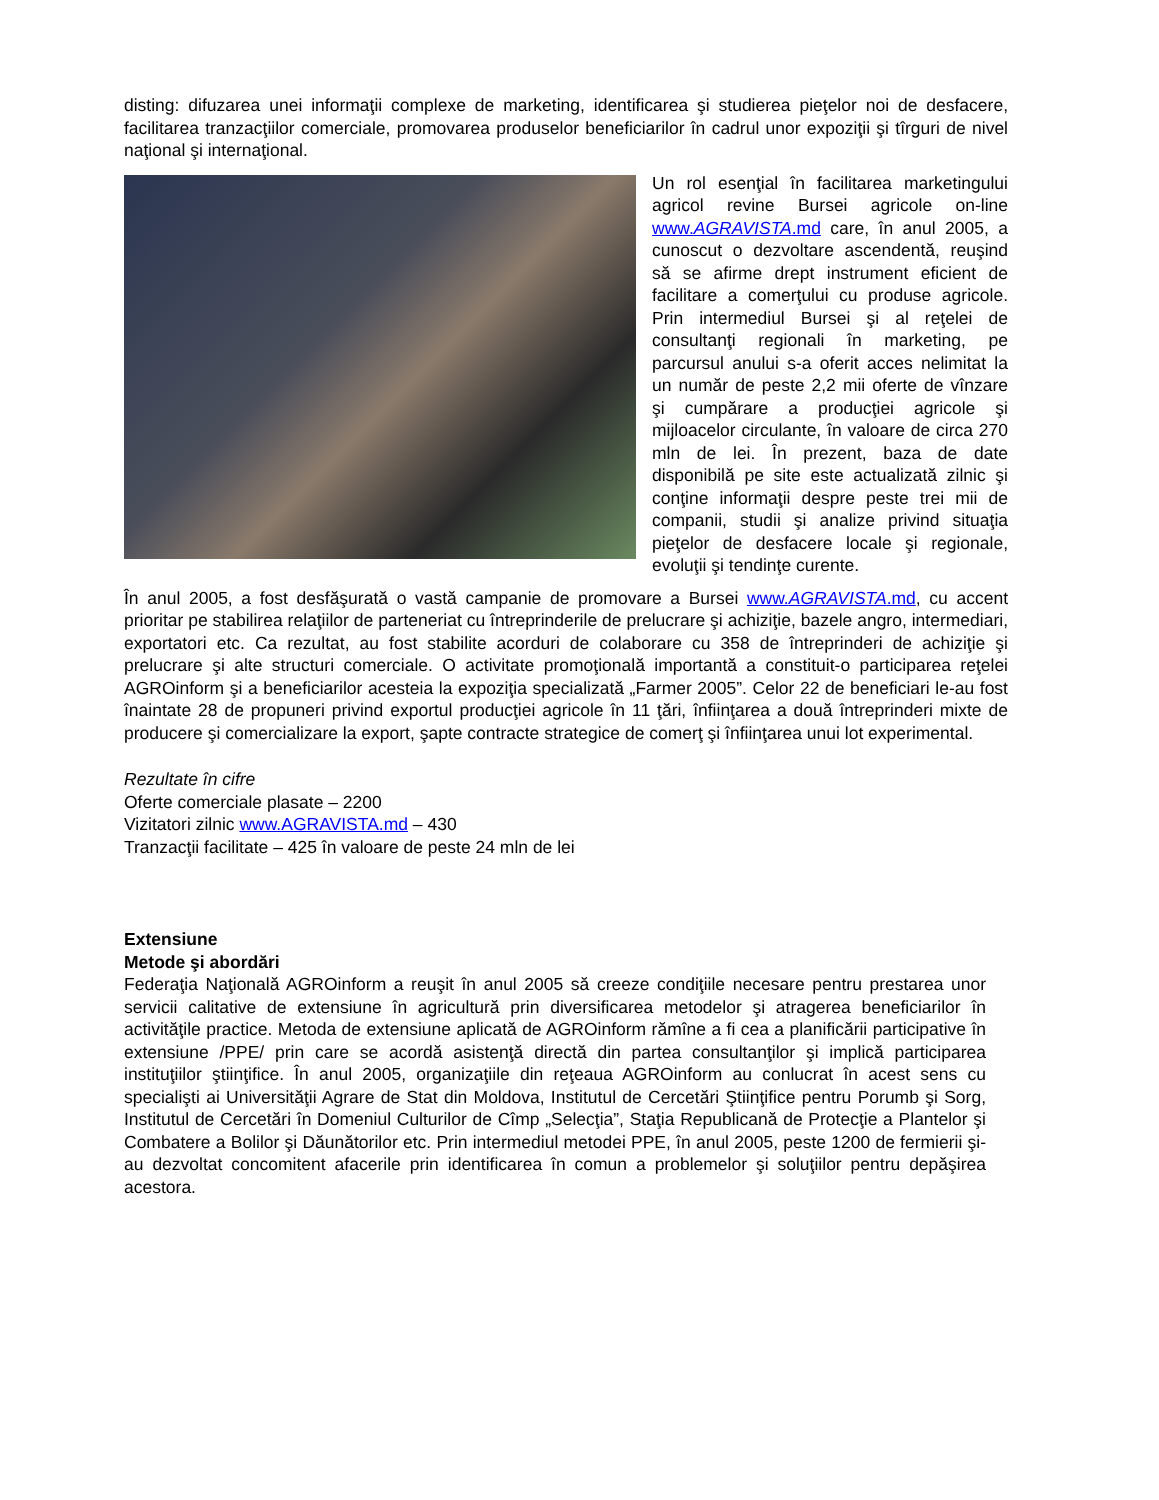disting: difuzarea unei informaţii complexe de marketing, identificarea şi studierea pieţelor noi de desfacere, facilitarea tranzacţiilor comerciale, promovarea produselor beneficiarilor în cadrul unor expoziţii şi tîrguri de nivel naţional şi internaţional.
Un rol esenţial în facilitarea marketingului agricol revine Bursei agricole on-line www.AGRAVISTA.md care, în anul 2005, a cunoscut o dezvoltare ascendentă, reuşind să se afirme drept instrument eficient de facilitare a comerţului cu produse agricole. Prin intermediul Bursei şi al reţelei de consultanţi regionali în marketing, pe parcursul anului s-a oferit acces nelimitat la un număr de peste 2,2 mii oferte de vînzare şi cumpărare a producţiei agricole şi mijloacelor circulante, în valoare de circa 270 mln de lei. În prezent, baza de date disponibilă pe site este actualizată zilnic şi conţine informaţii despre peste trei mii de companii, studii şi analize privind situaţia pieţelor de desfacere locale şi regionale, evoluţii şi tendinţe curente.
În anul 2005, a fost desfăşurată o vastă campanie de promovare a Bursei www.AGRAVISTA.md, cu accent prioritar pe stabilirea relaţiilor de parteneriat cu întreprinderile de prelucrare şi achiziţie, bazele angro, intermediari, exportatori etc. Ca rezultat, au fost stabilite acorduri de colaborare cu 358 de întreprinderi de achiziţie şi prelucrare şi alte structuri comerciale. O activitate promoţională importantă a constituit-o participarea reţelei AGROinform şi a beneficiarilor acesteia la expoziţia specializată „Farmer 2005”. Celor 22 de beneficiari le-au fost înaintate 28 de propuneri privind exportul producţiei agricole în 11 ţări, înfiinţarea a două întreprinderi mixte de producere şi comercializare la export, şapte contracte strategice de comerţ şi înfiinţarea unui lot experimental.
Rezultate în cifre
Oferte comerciale plasate – 2200
Vizitatori zilnic www.AGRAVISTA.md – 430
Tranzacţii facilitate – 425 în valoare de peste 24 mln de lei
Extensiune
Metode şi abordări
Federaţia Naţională AGROinform a reuşit în anul 2005 să creeze condiţiile necesare pentru prestarea unor servicii calitative de extensiune în agricultură prin diversificarea metodelor şi atragerea beneficiarilor în activităţile practice. Metoda de extensiune aplicată de AGROinform rămîne a fi cea a planificării participative în extensiune /PPE/ prin care se acordă asistenţă directă din partea consultanţilor şi implică participarea instituţiilor ştiinţifice. În anul 2005, organizaţiile din reţeaua AGROinform au conlucrat în acest sens cu specialişti ai Universităţii Agrare de Stat din Moldova, Institutul de Cercetări Ştiinţifice pentru Porumb şi Sorg, Institutul de Cercetări în Domeniul Culturilor de Cîmp „Selecţia”, Staţia Republicană de Protecţie a Plantelor şi Combatere a Bolilor şi Dăunătorilor etc. Prin intermediul metodei PPE, în anul 2005, peste 1200 de fermierii şi-au dezvoltat concomitent afacerile prin identificarea în comun a problemelor şi soluţiilor pentru depăşirea acestora.